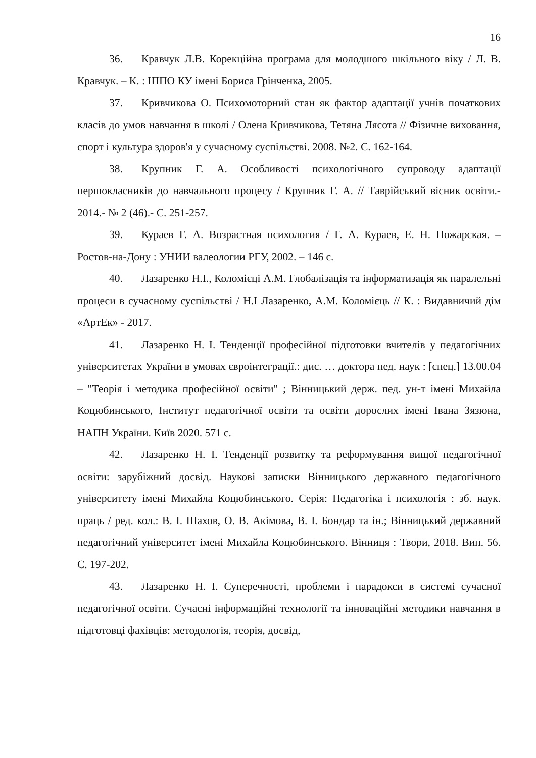16
36. Кравчук Л.В. Корекційна програма для молодшого шкільного віку / Л. В. Кравчук. – К. : ІППО КУ імені Бориса Грінченка, 2005.
37. Кривчикова О. Психомоторний стан як фактор адаптації учнів початкових класів до умов навчання в школі / Олена Кривчикова, Тетяна Лясота // Фізичне виховання, спорт і культура здоров'я у сучасному суспільстві. 2008. №2. С. 162-164.
38. Крупник Г. А. Особливості психологічного супроводу адаптації першокласників до навчального процесу / Крупник Г. А. // Таврійський вісник освіти.- 2014.- № 2 (46).- С. 251-257.
39. Кураев Г. А. Возрастная психология / Г. А. Кураев, Е. Н. Пожарская. – Ростов-на-Дону : УНИИ валеологии РГУ, 2002. – 146 с.
40. Лазаренко Н.І., Коломієці А.М. Глобалізація та інформатизація як паралельні процеси в сучасному суспільстві / Н.І Лазаренко, А.М. Коломієць // К. : Видавничий дім «АртЕк» - 2017.
41. Лазаренко Н. І. Тенденції професійної підготовки вчителів у педагогічних університетах України в умовах євроінтеграції.: дис. … доктора пед. наук : [спец.] 13.00.04 – "Теорія і методика професійної освіти" ; Вінницький держ. пед. ун-т імені Михайла Коцюбинського, Інститут педагогічної освіти та освіти дорослих імені Івана Зязюна, НАПН України. Київ 2020. 571 с.
42. Лазаренко Н. І. Тенденції розвитку та реформування вищої педагогічної освіти: зарубіжний досвід. Наукові записки Вінницького державного педагогічного університету імені Михайла Коцюбинського. Серія: Педагогіка і психологія : зб. наук. праць / ред. кол.: В. І. Шахов, О. В. Акімова, В. І. Бондар та ін.; Вінницький державний педагогічний університет імені Михайла Коцюбинського. Вінниця : Твори, 2018. Вип. 56. С. 197-202.
43. Лазаренко Н. І. Суперечності, проблеми і парадокси в системі сучасної педагогічної освіти. Сучасні інформаційні технології та інноваційні методики навчання в підготовці фахівців: методологія, теорія, досвід,